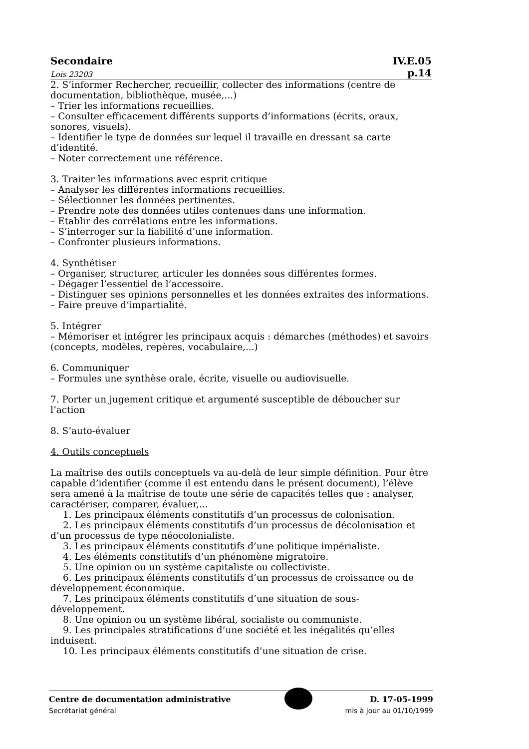Secondaire IV.E.05
Lois 23203 p.14
2. S’informer Rechercher, recueillir, collecter des informations (centre de documentation, bibliothèque, musée,...)
– Trier les informations recueillies.
– Consulter efficacement différents supports d’informations (écrits, oraux, sonores, visuels).
– Identifier le type de données sur lequel il travaille en dressant sa carte d’identité.
– Noter correctement une référence.
3. Traiter les informations avec esprit critique
– Analyser les différentes informations recueillies.
– Sélectionner les données pertinentes.
– Prendre note des données utiles contenues dans une information.
– Etablir des corrélations entre les informations.
– S’interroger sur la fiabilité d’une information.
– Confronter plusieurs informations.
4. Synthétiser
– Organiser, structurer, articuler les données sous différentes formes.
– Dégager l’essentiel de l’accessoire.
– Distinguer ses opinions personnelles et les données extraites des informations.
– Faire preuve d’impartialité.
5. Intégrer
– Mémoriser et intégrer les principaux acquis : démarches (méthodes) et savoirs (concepts, modèles, repères, vocabulaire,...)
6. Communiquer
– Formules une synthèse orale, écrite, visuelle ou audiovisuelle.
7. Porter un jugement critique et argumenté susceptible de déboucher sur l’action
8. S’auto-évaluer
4. Outils conceptuels
La maîtrise des outils conceptuels va au-delà de leur simple définition. Pour être capable d’identifier (comme il est entendu dans le présent document), l’élève sera amené à la maîtrise de toute une série de capacités telles que : analyser, caractériser, comparer, évaluer,...
1. Les principaux éléments constitutifs d’un processus de colonisation.
2. Les principaux éléments constitutifs d’un processus de décolonisation et d’un processus de type néocolonialiste.
3. Les principaux éléments constitutifs d’une politique impérialiste.
4. Les éléments constitutifs d’un phénomène migratoire.
5. Une opinion ou un système capitaliste ou collectiviste.
6. Les principaux éléments constitutifs d’un processus de croissance ou de développement économique.
7. Les principaux éléments constitutifs d’une situation de sous-développement.
8. Une opinion ou un système libéral, socialiste ou communiste.
9. Les principales stratifications d’une société et les inégalités qu’elles induisent.
10. Les principaux éléments constitutifs d’une situation de crise.
Centre de documentation administrative D. 17-05-1999
Secrétariat général mis à jour au 01/10/1999